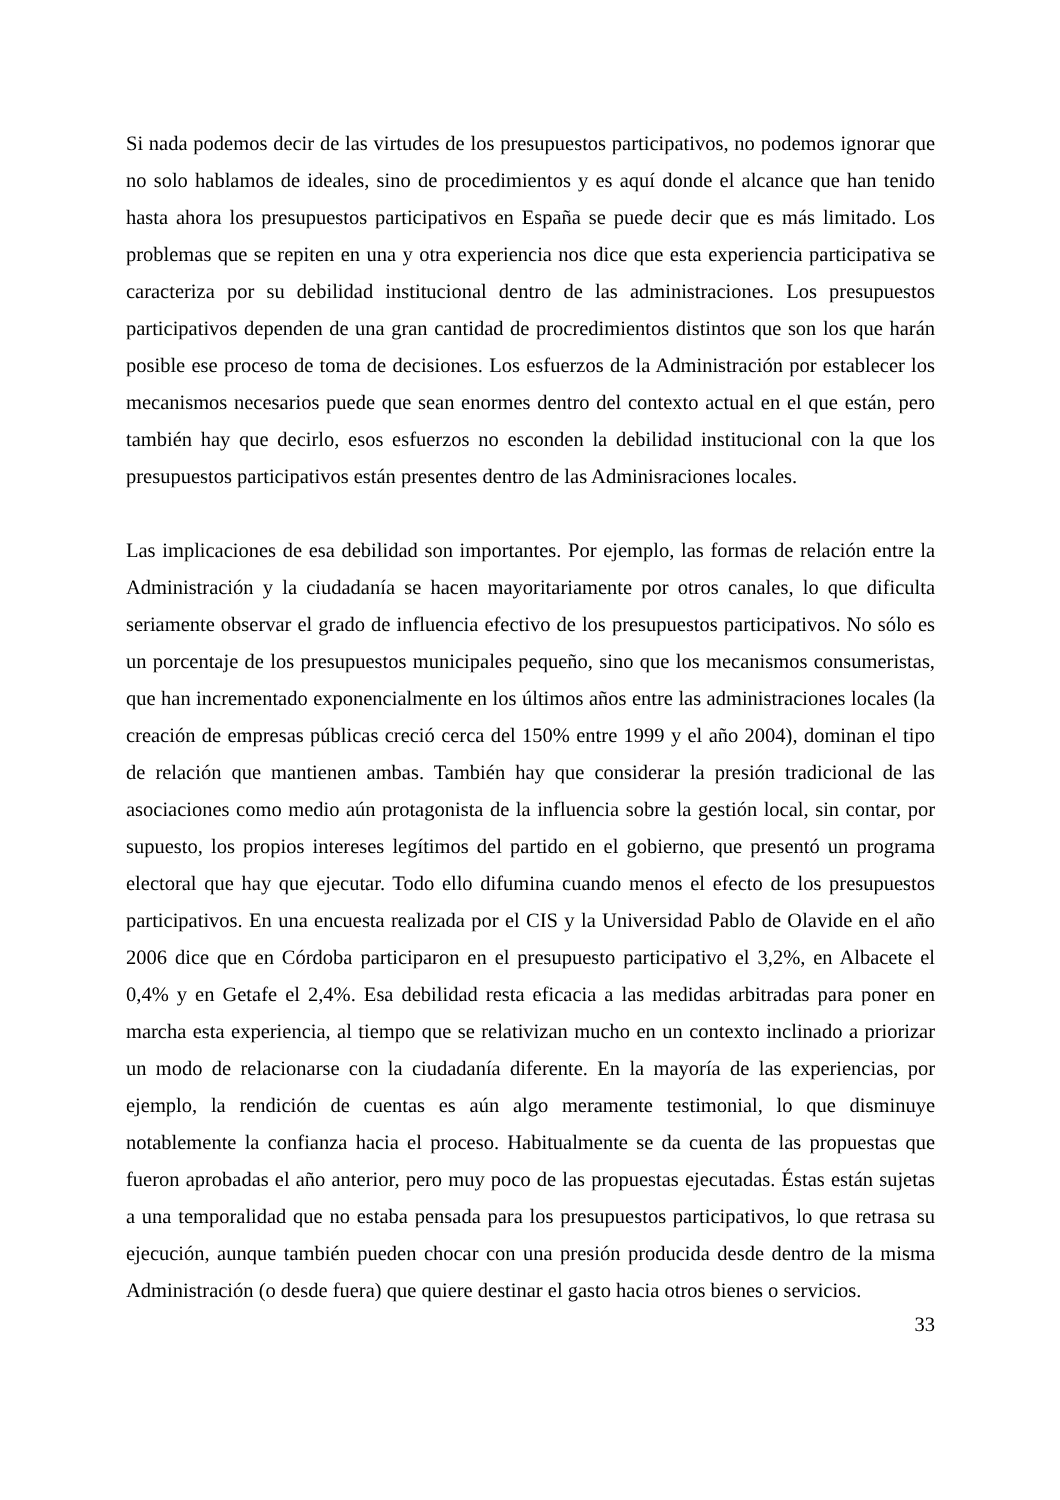Si nada podemos decir de las virtudes de los presupuestos participativos, no podemos ignorar que no solo hablamos de ideales, sino de procedimientos y es aquí donde el alcance que han tenido hasta ahora los presupuestos participativos en España se puede decir que es más limitado. Los problemas que se repiten en una y otra experiencia nos dice que esta experiencia participativa se caracteriza por su debilidad institucional dentro de las administraciones. Los presupuestos participativos dependen de una gran cantidad de procredimientos distintos que son los que harán posible ese proceso de toma de decisiones. Los esfuerzos de la Administración por establecer los mecanismos necesarios puede que sean enormes dentro del contexto actual en el que están, pero también hay que decirlo, esos esfuerzos no esconden la debilidad institucional con la que los presupuestos participativos están presentes dentro de las Adminisraciones locales.
Las implicaciones de esa debilidad son importantes. Por ejemplo, las formas de relación entre la Administración y la ciudadanía se hacen mayoritariamente por otros canales, lo que dificulta seriamente observar el grado de influencia efectivo de los presupuestos participativos. No sólo es un porcentaje de los presupuestos municipales pequeño, sino que los mecanismos consumeristas, que han incrementado exponencialmente en los últimos años entre las administraciones locales (la creación de empresas públicas creció cerca del 150% entre 1999 y el año 2004), dominan el tipo de relación que mantienen ambas. También hay que considerar la presión tradicional de las asociaciones como medio aún protagonista de la influencia sobre la gestión local, sin contar, por supuesto, los propios intereses legítimos del partido en el gobierno, que presentó un programa electoral que hay que ejecutar. Todo ello difumina cuando menos el efecto de los presupuestos participativos. En una encuesta realizada por el CIS y la Universidad Pablo de Olavide en el año 2006 dice que en Córdoba participaron en el presupuesto participativo el 3,2%, en Albacete el 0,4% y en Getafe el 2,4%. Esa debilidad resta eficacia a las medidas arbitradas para poner en marcha esta experiencia, al tiempo que se relativizan mucho en un contexto inclinado a priorizar un modo de relacionarse con la ciudadanía diferente. En la mayoría de las experiencias, por ejemplo, la rendición de cuentas es aún algo meramente testimonial, lo que disminuye notablemente la confianza hacia el proceso. Habitualmente se da cuenta de las propuestas que fueron aprobadas el año anterior, pero muy poco de las propuestas ejecutadas. Éstas están sujetas a una temporalidad que no estaba pensada para los presupuestos participativos, lo que retrasa su ejecución, aunque también pueden chocar con una presión producida desde dentro de la misma Administración (o desde fuera) que quiere destinar el gasto hacia otros bienes o servicios.
33